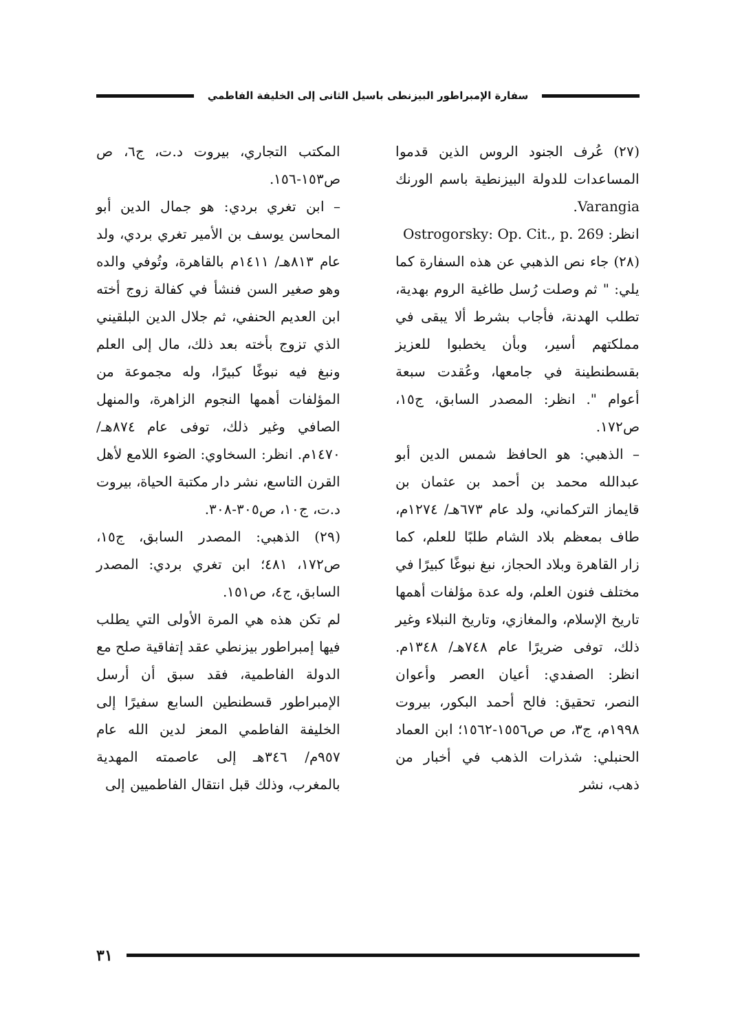سفارة الإمبراطور البيزنطى باسيل الثانى إلى الخليفة الفاطمي
(٢٧) عُرف الجنود الروس الذين قدموا المساعدات للدولة البيزنطية باسم الورنك Varangia.
انظر: Ostrogorsky: Op. Cit., p. 269
(٢٨) جاء نص الذهبي عن هذه السفارة كما يلي: " ثم وصلت رُسل طاغية الروم بهدية، تطلب الهدنة، فأجاب بشرط ألا يبقى في مملكتهم أسير، وبأن يخطبوا للعزيز بقسطنطينة في جامعها، وعُقدت سبعة أعوام ". انظر: المصدر السابق، ج١٥، ص١٧٢.
– الذهبي: هو الحافظ شمس الدين أبو عبدالله محمد بن أحمد بن عثمان بن قايماز التركماني، ولد عام ٦٧٣هـ/ ١٢٧٤م، طاف بمعظم بلاد الشام طلبًا للعلم، كما زار القاهرة وبلاد الحجاز، نبغ نبوغًا كبيرًا في مختلف فنون العلم، وله عدة مؤلفات أهمها تاريخ الإسلام، والمغازي، وتاريخ النبلاء وغير ذلك، توفى ضريرًا عام ٧٤٨هـ/ ١٣٤٨م. انظر: الصفدي: أعيان العصر وأعوان النصر، تحقيق: فالح أحمد البكور، بيروت ١٩٩٨م، ج٣، ص ص١٥٥٦-١٥٦٢؛ ابن العماد الحنبلي: شذرات الذهب في أخبار من ذهب، نشر
المكتب التجاري، بيروت د.ت، ج٦، ص ص١٥٣-١٥٦.
– ابن تغري بردي: هو جمال الدين أبو المحاسن يوسف بن الأمير تغري بردي، ولد عام ٨١٣هـ/ ١٤١١م بالقاهرة، وتُوفي والده وهو صغير السن فنشأ في كفالة زوج أخته ابن العديم الحنفي، ثم جلال الدين البلقيني الذي تزوج بأخته بعد ذلك، مال إلى العلم ونبغ فيه نبوغًا كبيرًا، وله مجموعة من المؤلفات أهمها النجوم الزاهرة، والمنهل الصافي وغير ذلك، توفى عام ٨٧٤هـ/ ١٤٧٠م. انظر: السخاوي: الضوء اللامع لأهل القرن التاسع، نشر دار مكتبة الحياة، بيروت د.ت، ج١٠، ص٣٠٥-٣٠٨.
(٢٩) الذهبي: المصدر السابق، ج١٥، ص١٧٢، ٤٨١؛ ابن تغري بردي: المصدر السابق، ج٤، ص١٥١.
لم تكن هذه هي المرة الأولى التي يطلب فيها إمبراطور بيزنطي عقد إتفاقية صلح مع الدولة الفاطمية، فقد سبق أن أرسل الإمبراطور قسطنطين السابع سفيرًا إلى الخليفة الفاطمي المعز لدين الله عام ٩٥٧م/ ٣٤٦هـ إلى عاصمته المهدية بالمغرب، وذلك قبل انتقال الفاطميين إلى
٣١